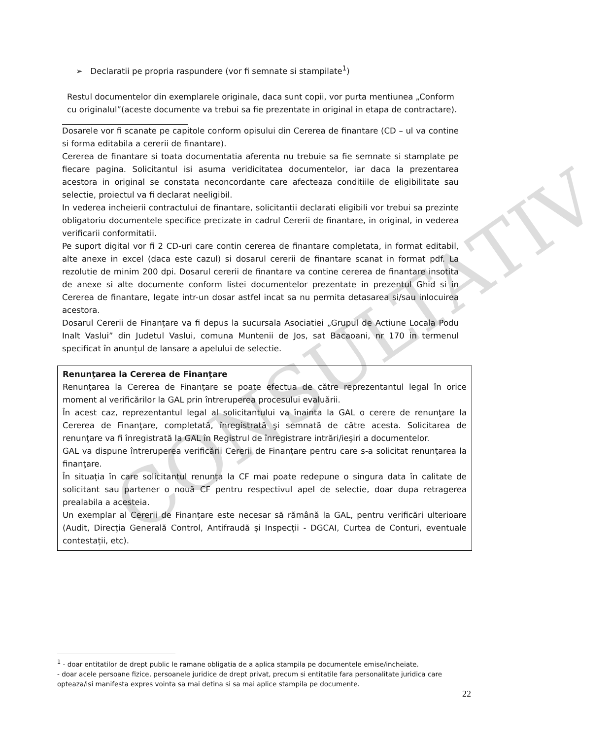CONSULTATIV
➢ Declaratii pe propria raspundere (vor fi semnate si stampilate<sup>1</sup>)
Restul documentelor din exemplarele originale, daca sunt copii, vor purta mentiunea „Conform cu originalul”(aceste documente va trebui sa fie prezentate in original in etapa de contractare).
Dosarele vor fi scanate pe capitole conform opisului din Cererea de finantare (CD – ul va contine si forma editabila a cererii de finantare).
Cererea de finantare si toata documentatia aferenta nu trebuie sa fie semnate si stamplate pe fiecare pagina. Solicitantul isi asuma veridicitatea documentelor, iar daca la prezentarea acestora in original se constata neconcordante care afecteaza conditiile de eligibilitate sau selectie, proiectul va fi declarat neeligibil.
In vederea incheierii contractului de finantare, solicitantii declarati eligibili vor trebui sa prezinte obligatoriu documentele specifice precizate in cadrul Cererii de finantare, in original, in vederea verificarii conformitatii.
Pe suport digital vor fi 2 CD-uri care contin cererea de finantare completata, in format editabil, alte anexe in excel (daca este cazul) si dosarul cererii de finantare scanat in format pdf. La rezolutie de minim 200 dpi. Dosarul cererii de finantare va contine cererea de finantare insotita de anexe si alte documente conform listei documentelor prezentate in prezentul Ghid si in Cererea de finantare, legate intr-un dosar astfel incat sa nu permita detasarea si/sau inlocuirea acestora.
Dosarul Cererii de Finanțare va fi depus la sucursala Asociatiei „Grupul de Actiune Locala Podu Inalt Vaslui” din Judetul Vaslui, comuna Muntenii de Jos, sat Bacaoani, nr 170 in termenul specificat în anunțul de lansare a apelului de selectie.
Renunţarea la Cererea de Finanţare
Renunţarea la Cererea de Finanţare se poate efectua de către reprezentantul legal în orice moment al verificărilor la GAL prin întreruperea procesului evaluării.
În acest caz, reprezentantul legal al solicitantului va înainta la GAL o cerere de renunţare la Cererea de Finanţare, completată, înregistrată şi semnată de către acesta. Solicitarea de renunţare va fi înregistrată la GAL în Registrul de înregistrare intrări/ieşiri a documentelor.
GAL va dispune întreruperea verificării Cererii de Finanțare pentru care s-a solicitat renunţarea la finanţare.
În situația în care solicitantul renunța la CF mai poate redepune o singura data în calitate de solicitant sau partener o nouă CF pentru respectivul apel de selectie, doar dupa retragerea prealabila a acesteia.
Un exemplar al Cererii de Finanțare este necesar să rămână la GAL, pentru verificări ulterioare (Audit, Direcția Generală Control, Antifraudă și Inspecții - DGCAI, Curtea de Conturi, eventuale contestații, etc).
<sup>1</sup> - doar entitatilor de drept public le ramane obligatia de a aplica stampila pe documentele emise/incheiate.
- doar acele persoane fizice, persoanele juridice de drept privat, precum si entitatile fara personalitate juridica care opteaza/isi manifesta expres vointa sa mai detina si sa mai aplice stampila pe documente.
22